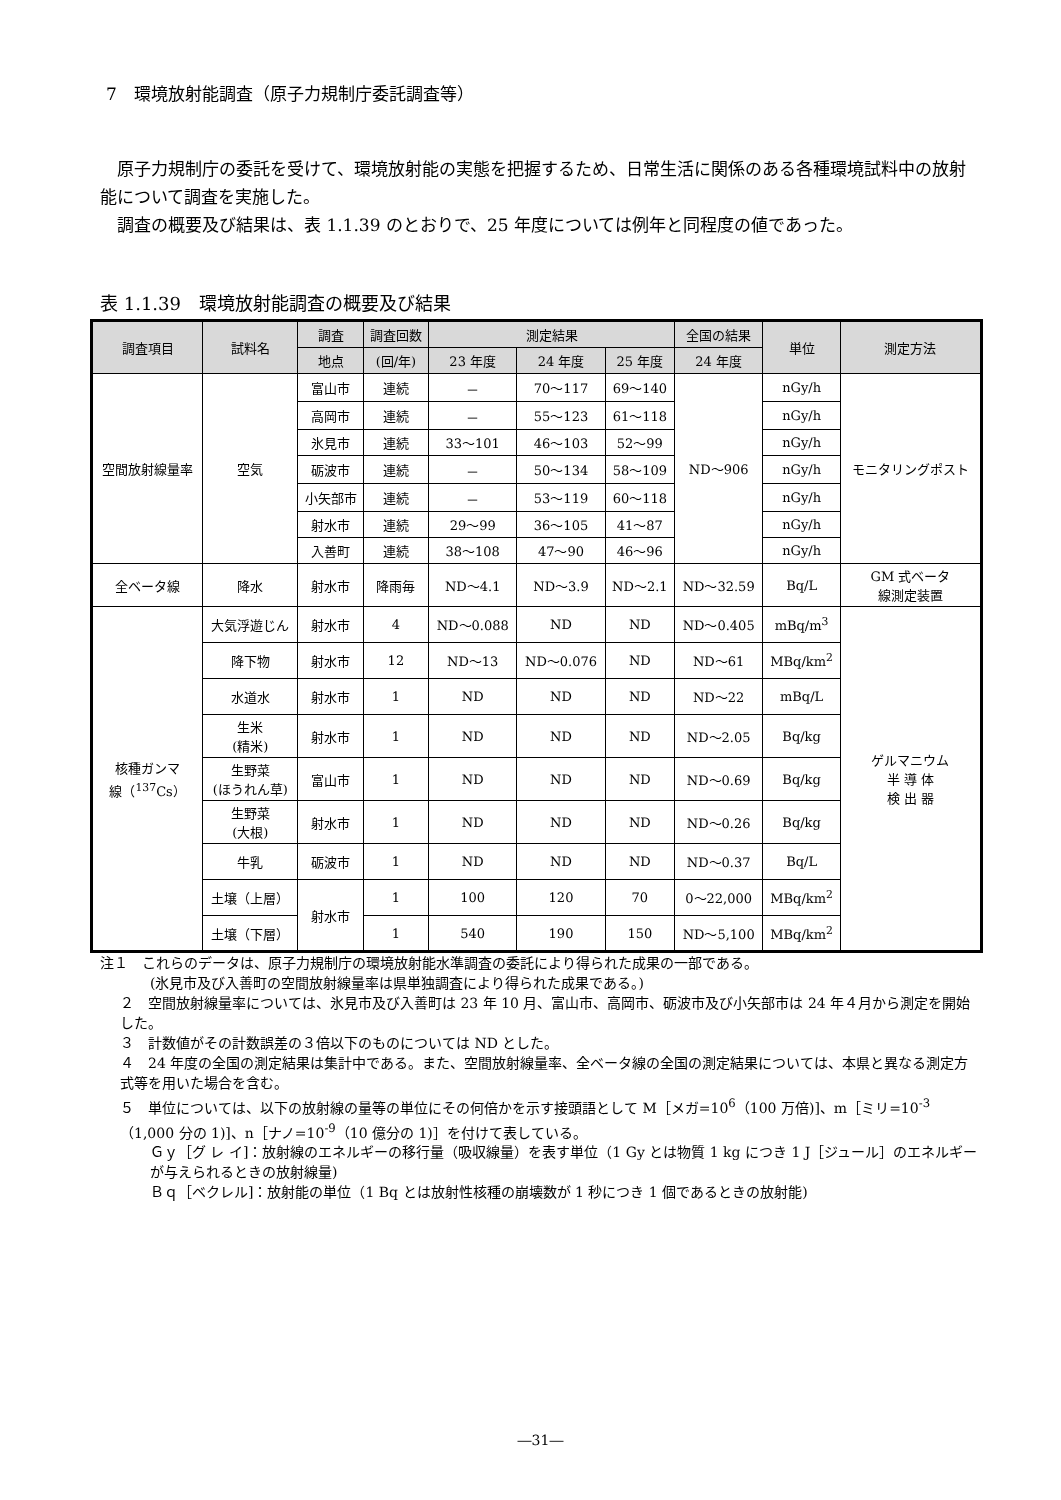7　環境放射能調査（原子力規制庁委託調査等）
　原子力規制庁の委託を受けて、環境放射能の実態を把握するため、日常生活に関係のある各種環境試料中の放射能について調査を実施した。
　調査の概要及び結果は、表 1.1.39 のとおりで、25 年度については例年と同程度の値であった。
表 1.1.39　環境放射能調査の概要及び結果
| 調査項目 | 試料名 | 調査 | 調査回数 | 測定結果 | | | 全国の結果 | 単位 | 測定方法 |
| --- | --- | --- | --- | --- | --- | --- | --- | --- | --- |
| | | 地点 | (回/年) | 23 年度 | 24 年度 | 25 年度 | 24 年度 | | |
| 空間放射線量率 | 空気 | 富山市 | 連続 | － | 70～117 | 69～140 | ND～906 | nGy/h | モニタリングポスト |
| | | 高岡市 | 連続 | － | 55～123 | 61～118 | | nGy/h | |
| | | 氷見市 | 連続 | 33～101 | 46～103 | 52～99 | | nGy/h | |
| | | 砺波市 | 連続 | － | 50～134 | 58～109 | | nGy/h | |
| | | 小矢部市 | 連続 | － | 53～119 | 60～118 | | nGy/h | |
| | | 射水市 | 連続 | 29～99 | 36～105 | 41～87 | | nGy/h | |
| | | 入善町 | 連続 | 38～108 | 47～90 | 46～96 | | nGy/h | |
| 全ベータ線 | 降水 | 射水市 | 降雨毎 | ND～4.1 | ND～3.9 | ND～2.1 | ND～32.59 | Bq/L | GM 式ベータ 線測定装置 |
| 核種ガンマ 線（<sup>137</sup>Cs） | 大気浮遊じん | 射水市 | 4 | ND～0.088 | ND | ND | ND～0.405 | mBq/m<sup>3</sup> | ゲルマニウム 半 導 体 検 出 器 |
| | 降下物 | 射水市 | 12 | ND～13 | ND～0.076 | ND | ND～61 | MBq/km<sup>2</sup> | |
| | 水道水 | 射水市 | 1 | ND | ND | ND | ND～22 | mBq/L | |
| | 生米 (精米) | 射水市 | 1 | ND | ND | ND | ND～2.05 | Bq/kg | |
| | 生野菜 (ほうれん草) | 富山市 | 1 | ND | ND | ND | ND～0.69 | Bq/kg | |
| | 生野菜 (大根) | 射水市 | 1 | ND | ND | ND | ND～0.26 | Bq/kg | |
| | 牛乳 | 砺波市 | 1 | ND | ND | ND | ND～0.37 | Bq/L | |
| | 土壌（上層） | 射水市 | 1 | 100 | 120 | 70 | 0～22,000 | MBq/km<sup>2</sup> | |
| | 土壌（下層） | | 1 | 540 | 190 | 150 | ND～5,100 | MBq/km<sup>2</sup> | |
注１　これらのデータは、原子力規制庁の環境放射能水準調査の委託により得られた成果の一部である。
(氷見市及び入善町の空間放射線量率は県単独調査により得られた成果である。)
２　空間放射線量率については、氷見市及び入善町は 23 年 10 月、富山市、高岡市、砺波市及び小矢部市は 24 年４月から測定を開始した。
３　計数値がその計数誤差の３倍以下のものについては ND とした。
４　24 年度の全国の測定結果は集計中である。また、空間放射線量率、全ベータ線の全国の測定結果については、本県と異なる測定方式等を用いた場合を含む。
５　単位については、以下の放射線の量等の単位にその何倍かを示す接頭語として M［メガ=10<sup>6</sup>（100 万倍)]、m［ミリ=10<sup>-3</sup>（1,000 分の 1)]、n［ナノ=10<sup>-9</sup>（10 億分の 1)］を付けて表している。
Ｇｙ［グ レ イ]：放射線のエネルギーの移行量（吸収線量）を表す単位（1 Gy とは物質 1 kg につき 1 J［ジュール］のエネルギーが与えられるときの放射線量)
Ｂｑ［ベクレル]：放射能の単位（1 Bq とは放射性核種の崩壊数が 1 秒につき 1 個であるときの放射能)
―31―